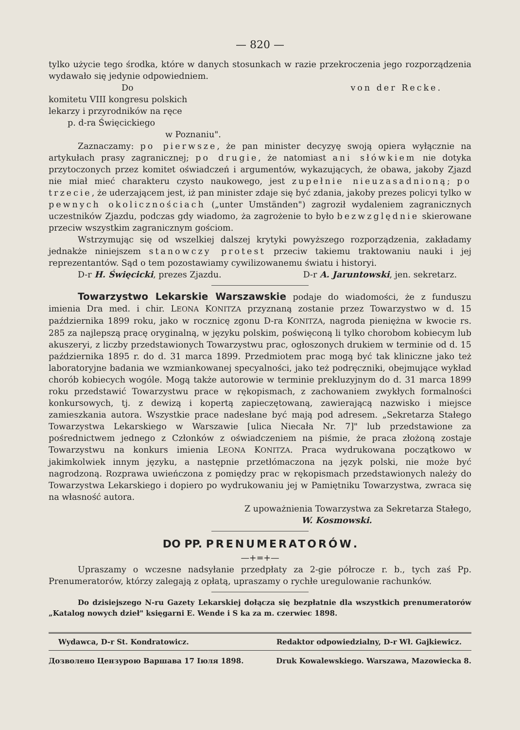— 820 —
tylko użycie tego środka, które w danych stosunkach w razie przekroczenia jego rozporządzenia wydawało się jedynie odpowiedniem.
Do von der Recke.
komitetu VIII kongresu polskich
lekarzy i przyrodników na ręce
p. d-ra Święcickiego
w Poznaniu".
Zaznaczamy: po pierwsze, że pan minister decyzyę swoją opiera wyłącznie na artykułach prasy zagranicznej; po drugie, że natomiast ani słówkiem nie dotyka przytoczonych przez komitet oświadczeń i argumentów, wykazujących, że obawa, jakoby Zjazd nie miał mieć charakteru czysto naukowego, jest zupełnie nieuzasadnioną; po trzecie, że uderzającem jest, iż pan minister zdaje się być zdania, jakoby prezes policyi tylko w pewnych okolicznościach („unter Umständen") zagroził wydaleniem zagranicznych uczestników Zjazdu, podczas gdy wiadomo, ża zagrożenie to było bezwzględnie skierowane przeciw wszystkim zagranicznym gościom.
Wstrzymując się od wszelkiej dalszej krytyki powyższego rozporządzenia, zakładamy jednakże niniejszem stanowczy protest przeciw takiemu traktowaniu nauki i jej reprezentantów. Sąd o tem pozostawiamy cywilizowanemu światu i historyi.
D-r H. Święcicki, prezes Zjazdu. D-r A. Jaruntowski, jen. sekretarz.
Towarzystwo Lekarskie Warszawskie podaje do wiadomości, że z funduszu imienia Dra med. i chir. LEONA KONITZA przyznaną zostanie przez Towarzystwo w d. 15 października 1899 roku, jako w rocznicę zgonu D-ra KONITZA, nagroda pieniężna w kwocie rs. 285 za najlepszą pracę oryginalną, w języku polskim, poświęconą li tylko chorobom kobiecym lub akuszeryi, z liczby przedstawionych Towarzystwu prac, ogłoszonych drukiem w terminie od d. 15 października 1895 r. do d. 31 marca 1899. Przedmiotem prac mogą być tak kliniczne jako też laboratoryjne badania we wzmiankowanej specyalności, jako też podręczniki, obejmujące wykład chorób kobiecych wogóle. Mogą także autorowie w terminie prekluzyjnym do d. 31 marca 1899 roku przedstawić Towarzystwu prace w rękopismach, z zachowaniem zwykłych formalności konkursowych, tj. z dewizą i kopertą zapieczętowaną, zawierającą nazwisko i miejsce zamieszkania autora. Wszystkie prace nadesłane być mają pod adresem. „Sekretarza Stałego Towarzystwa Lekarskiego w Warszawie [ulica Niecała Nr. 7]" lub przedstawione za pośrednictwem jednego z Członków z oświadczeniem na piśmie, że praca złożoną zostaje Towarzystwu na konkurs imienia LEONA KONITZA. Praca wydrukowana początkowo w jakimkolwiek innym języku, a następnie przetłómaczona na język polski, nie może być nagrodzoną. Rozprawa uwieńczona z pomiędzy prac w rękopismach przedstawionych należy do Towarzystwa Lekarskiego i dopiero po wydrukowaniu jej w Pamiętniku Towarzystwa, zwraca się na własność autora.
Z upoważnienia Towarzystwa za Sekretarza Stałego,
W. Kosmowski.
DO PP. PRENUMERATORÓW.
—+=+—
Upraszamy o wczesne nadsyłanie przedpłaty za 2-gie półrocze r. b., tych zaś Pp. Prenumeratorów, którzy zalegają z opłatą, upraszamy o rychłe uregulowanie rachunków.
Do dzisiejszego N-ru Gazety Lekarskiej dołącza się bezpłatnie dla wszystkich prenumeratorów „Katalog nowych dzieł" księgarni E. Wende i S ka za m. czerwiec 1898.
Wydawca, D-r St. Kondratowicz. Redaktor odpowiedzialny, D-r Wł. Gajkiewicz.
Дозволено Цензурою Варшава 17 Іюля 1898. Druk Kowalewskiego. Warszawa, Mazowiecka 8.